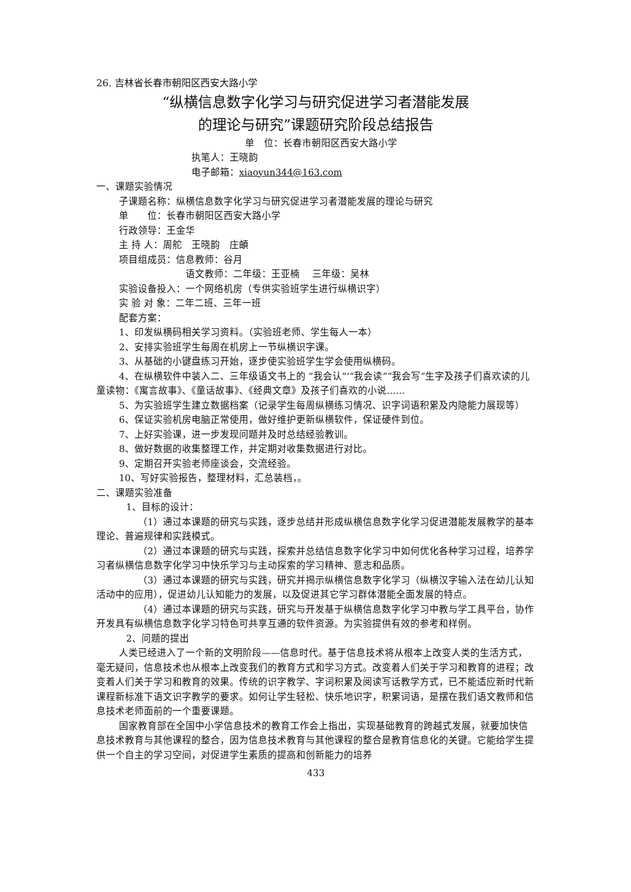26. 吉林省长春市朝阳区西安大路小学
“纵横信息数字化学习与研究促进学习者潜能发展
的理论与研究”课题研究阶段总结报告
单　位：长春市朝阳区西安大路小学
执笔人：王晓韵
电子邮箱：xiaoyun344@163.com
一、课题实验情况
子课题名称：纵横信息数字化学习与研究促进学习者潜能发展的理论与研究
单　　位：长春市朝阳区西安大路小学
行政领导：王金华
主 持 人：周舵　王晓韵　庄頔
项目组成员：信息教师：谷月
语文教师：二年级：王亚楠　 三年级：吴林
实验设备投入：一个网络机房（专供实验班学生进行纵横识字）
实 验 对 象：二年二班、三年一班
配套方案：
1、印发纵横码相关学习资料。（实验班老师、学生每人一本）
2、安排实验班学生每周在机房上一节纵横识字课。
3、从基础的小键盘练习开始，逐步使实验班学生学会使用纵横码。
4、在纵横软件中装入二、三年级语文书上的 “我会认”‘“我会读”“我会写”生字及孩子们喜欢读的儿童读物：《寓言故事》、《童话故事》、《经典文章》及孩子们喜欢的小说……
5、为实验班学生建立数据档案（记录学生每周纵横练习情况、识字词语积累及内隐能力展现等）
6、保证实验机房电脑正常使用，做好维护更新纵横软件，保证硬件到位。
7、上好实验课，进一步发现问题并及时总结经验教训。
8、做好数据的收集整理工作，并定期对收集数据进行对比。
9、定期召开实验老师座谈会，交流经验。
10、写好实验报告，整理材料，汇总装档，。
二、课题实验准备
1、目标的设计：
（1）通过本课题的研究与实践，逐步总结并形成纵横信息数字化学习促进潜能发展教学的基本理论、普遍规律和实践模式。
（2）通过本课题的研究与实践，探索并总结信息数字化学习中如何优化各种学习过程，培养学习者纵横信息数字化学习中快乐学习与主动探索的学习精神、意志和品质。
（3）通过本课题的研究与实践，研究并揭示纵横信息数字化学习（纵横汉字输入法在幼儿认知活动中的应用），促进幼儿认知能力的发展，以及促进其它学习群体潜能全面发展的特点。
（4）通过本课题的研究与实践，研究与开发基于纵横信息数字化学习中教与学工具平台，协作开发具有纵横信息数字化学习特色可共享互通的软件资源。为实验提供有效的参考和样例。
2、问题的提出
人类已经进入了一个新的文明阶段——信息时代。基于信息技术将从根本上改变人类的生活方式，毫无疑问，信息技术也从根本上改变我们的教育方式和学习方式。改变着人们关于学习和教育的进程；改变着人们关于学习和教育的效果。传统的识字教学、字词积累及阅读写话教学方式，已不能适应新时代新课程新标准下语文识字教学的要求。如何让学生轻松、快乐地识字，积累词语，是摆在我们语文教师和信息技术老师面前的一个重要课题。
国家教育部在全国中小学信息技术的教育工作会上指出，实现基础教育的跨越式发展，就要加快信息技术教育与其他课程的整合，因为信息技术教育与其他课程的整合是教育信息化的关键。它能给学生提供一个自主的学习空间，对促进学生素质的提高和创新能力的培养
433